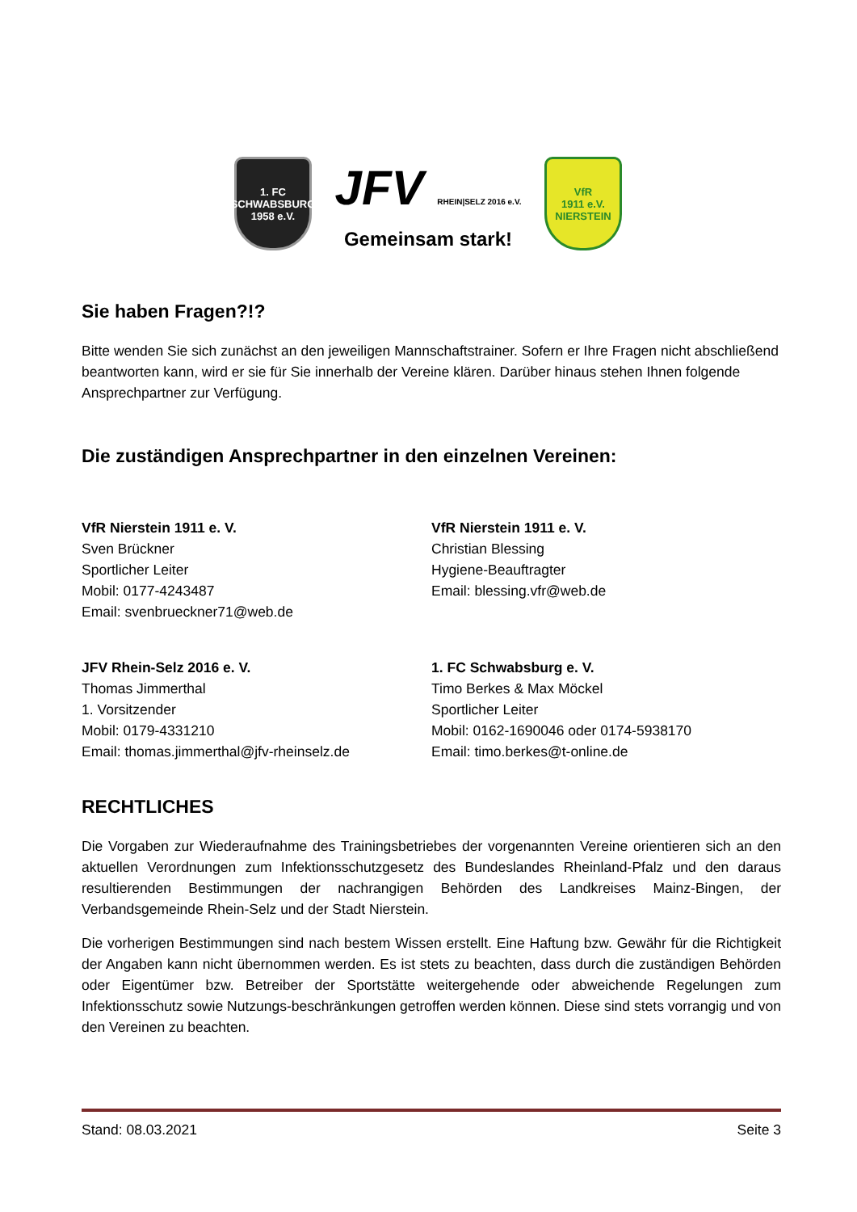1. FC
SCHWABSBURG
1958 e.V.
JFV RHEIN|SELZ 2016 e.V.
Gemeinsam stark!
VfR
1911 e.V.
NIERSTEIN
Sie haben Fragen?!?
Bitte wenden Sie sich zunächst an den jeweiligen Mannschaftstrainer. Sofern er Ihre Fragen nicht abschließend beantworten kann, wird er sie für Sie innerhalb der Vereine klären. Darüber hinaus stehen Ihnen folgende Ansprechpartner zur Verfügung.
Die zuständigen Ansprechpartner in den einzelnen Vereinen:
VfR Nierstein 1911 e. V.
Sven Brückner
Sportlicher Leiter
Mobil: 0177-4243487
Email: svenbrueckner71@web.de
VfR Nierstein 1911 e. V.
Christian Blessing
Hygiene-Beauftragter
Email: blessing.vfr@web.de
JFV Rhein-Selz 2016 e. V.
Thomas Jimmerthal
1. Vorsitzender
Mobil: 0179-4331210
Email: thomas.jimmerthal@jfv-rheinselz.de
1. FC Schwabsburg e. V.
Timo Berkes & Max Möckel
Sportlicher Leiter
Mobil: 0162-1690046 oder 0174-5938170
Email: timo.berkes@t-online.de
RECHTLICHES
Die Vorgaben zur Wiederaufnahme des Trainingsbetriebes der vorgenannten Vereine orientieren sich an den aktuellen Verordnungen zum Infektionsschutzgesetz des Bundeslandes Rheinland-Pfalz und den daraus resultierenden Bestimmungen der nachrangigen Behörden des Landkreises Mainz-Bingen, der Verbandsgemeinde Rhein-Selz und der Stadt Nierstein.
Die vorherigen Bestimmungen sind nach bestem Wissen erstellt. Eine Haftung bzw. Gewähr für die Richtigkeit der Angaben kann nicht übernommen werden. Es ist stets zu beachten, dass durch die zuständigen Behörden oder Eigentümer bzw. Betreiber der Sportstätte weitergehende oder abweichende Regelungen zum Infektionsschutz sowie Nutzungs-beschränkungen getroffen werden können. Diese sind stets vorrangig und von den Vereinen zu beachten.
Stand: 08.03.2021 Seite 3